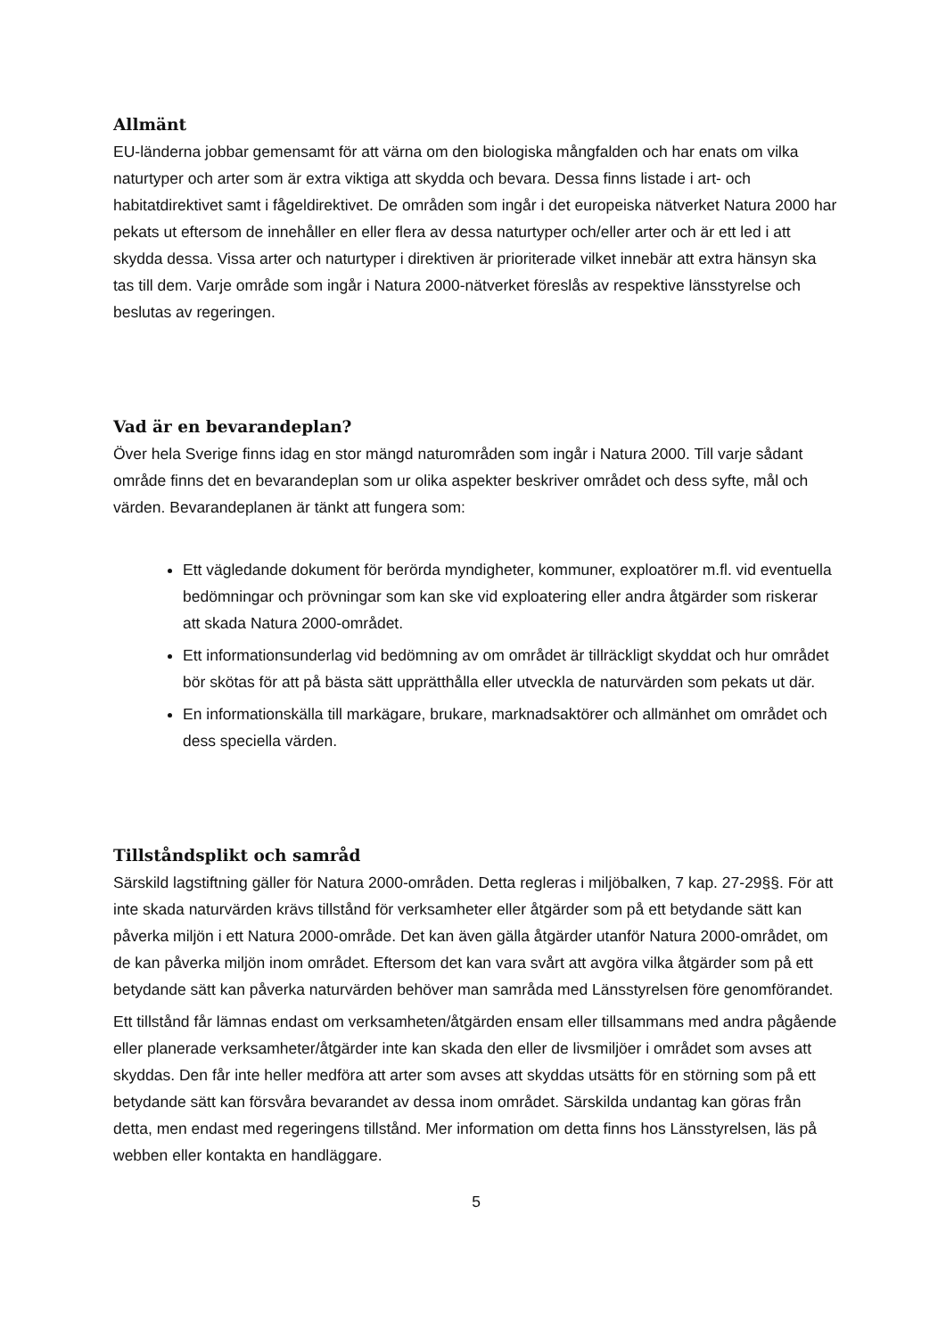Allmänt
EU-länderna jobbar gemensamt för att värna om den biologiska mångfalden och har enats om vilka naturtyper och arter som är extra viktiga att skydda och bevara. Dessa finns listade i art- och habitatdirektivet samt i fågeldirektivet. De områden som ingår i det europeiska nätverket Natura 2000 har pekats ut eftersom de innehåller en eller flera av dessa naturtyper och/eller arter och är ett led i att skydda dessa. Vissa arter och naturtyper i direktiven är prioriterade vilket innebär att extra hänsyn ska tas till dem. Varje område som ingår i Natura 2000-nätverket föreslås av respektive länsstyrelse och beslutas av regeringen.
Vad är en bevarandeplan?
Över hela Sverige finns idag en stor mängd naturområden som ingår i Natura 2000. Till varje sådant område finns det en bevarandeplan som ur olika aspekter beskriver området och dess syfte, mål och värden. Bevarandeplanen är tänkt att fungera som:
Ett vägledande dokument för berörda myndigheter, kommuner, exploatörer m.fl. vid eventuella bedömningar och prövningar som kan ske vid exploatering eller andra åtgärder som riskerar att skada Natura 2000-området.
Ett informationsunderlag vid bedömning av om området är tillräckligt skyddat och hur området bör skötas för att på bästa sätt upprätthålla eller utveckla de naturvärden som pekats ut där.
En informationskälla till markägare, brukare, marknadsaktörer och allmänhet om området och dess speciella värden.
Tillståndsplikt och samråd
Särskild lagstiftning gäller för Natura 2000-områden. Detta regleras i miljöbalken, 7 kap. 27-29§§. För att inte skada naturvärden krävs tillstånd för verksamheter eller åtgärder som på ett betydande sätt kan påverka miljön i ett Natura 2000-område. Det kan även gälla åtgärder utanför Natura 2000-området, om de kan påverka miljön inom området. Eftersom det kan vara svårt att avgöra vilka åtgärder som på ett betydande sätt kan påverka naturvärden behöver man samråda med Länsstyrelsen före genomförandet.
Ett tillstånd får lämnas endast om verksamheten/åtgärden ensam eller tillsammans med andra pågående eller planerade verksamheter/åtgärder inte kan skada den eller de livsmiljöer i området som avses att skyddas. Den får inte heller medföra att arter som avses att skyddas utsätts för en störning som på ett betydande sätt kan försvåra bevarandet av dessa inom området. Särskilda undantag kan göras från detta, men endast med regeringens tillstånd. Mer information om detta finns hos Länsstyrelsen, läs på webben eller kontakta en handläggare.
5